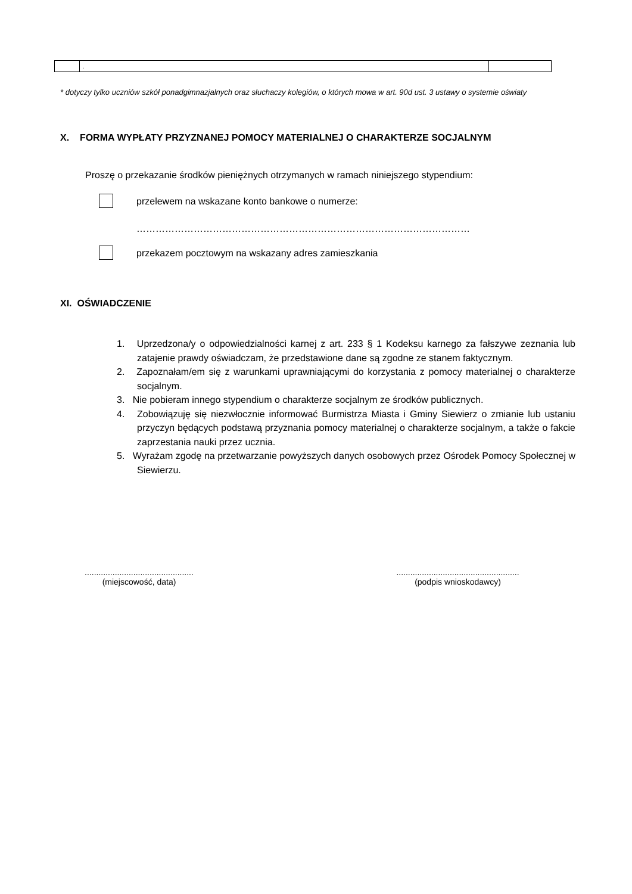| | . | |
* dotyczy tylko uczniów szkół ponadgimnazjalnych oraz słuchaczy kolegiów, o których mowa w art. 90d ust. 3 ustawy o systemie oświaty
X. FORMA WYPŁATY PRZYZNANEJ POMOCY MATERIALNEJ O CHARAKTERZE SOCJALNYM
Proszę o przekazanie środków pieniężnych otrzymanych w ramach niniejszego stypendium:
przelewem na wskazane konto bankowe o numerze:
……………………………………………………………………………………………
przekazem pocztowym na wskazany adres zamieszkania
XI. OŚWIADCZENIE
1. Uprzedzona/y o odpowiedzialności karnej z art. 233 § 1 Kodeksu karnego za fałszywe zeznania lub zatajenie prawdy oświadczam, że przedstawione dane są zgodne ze stanem faktycznym.
2. Zapoznałam/em się z warunkami uprawniającymi do korzystania z pomocy materialnej o charakterze socjalnym.
3. Nie pobieram innego stypendium o charakterze socjalnym ze środków publicznych.
4. Zobowiązuję się niezwłocznie informować Burmistrza Miasta i Gminy Siewierz o zmianie lub ustaniu przyczyn będących podstawą przyznania pomocy materialnej o charakterze socjalnym, a także o fakcie zaprzestania nauki przez ucznia.
5. Wyrażam zgodę na przetwarzanie powyższych danych osobowych przez Ośrodek Pomocy Społecznej w Siewierzu.
...............................................
(miejscowość, data)
.....................................................
(podpis wnioskodawcy)